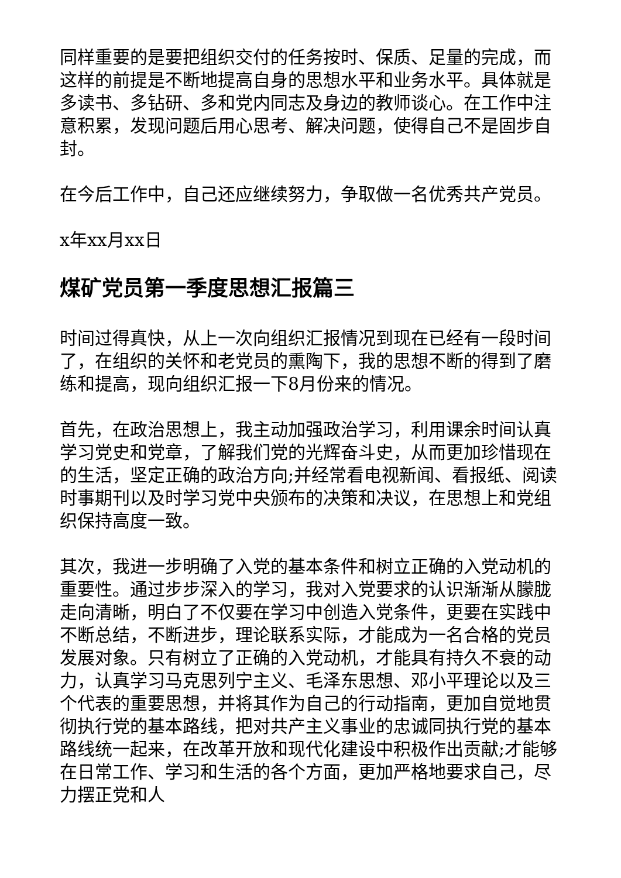同样重要的是要把组织交付的任务按时、保质、足量的完成，而这样的前提是不断地提高自身的思想水平和业务水平。具体就是多读书、多钻研、多和党内同志及身边的教师谈心。在工作中注意积累，发现问题后用心思考、解决问题，使得自己不是固步自封。
在今后工作中，自己还应继续努力，争取做一名优秀共产党员。
x年xx月xx日
煤矿党员第一季度思想汇报篇三
时间过得真快，从上一次向组织汇报情况到现在已经有一段时间了，在组织的关怀和老党员的熏陶下，我的思想不断的得到了磨练和提高，现向组织汇报一下8月份来的情况。
首先，在政治思想上，我主动加强政治学习，利用课余时间认真学习党史和党章，了解我们党的光辉奋斗史，从而更加珍惜现在的生活，坚定正确的政治方向;并经常看电视新闻、看报纸、阅读时事期刊以及时学习党中央颁布的决策和决议，在思想上和党组织保持高度一致。
其次，我进一步明确了入党的基本条件和树立正确的入党动机的重要性。通过步步深入的学习，我对入党要求的认识渐渐从朦胧走向清晰，明白了不仅要在学习中创造入党条件，更要在实践中不断总结，不断进步，理论联系实际，才能成为一名合格的党员发展对象。只有树立了正确的入党动机，才能具有持久不衰的动力，认真学习马克思列宁主义、毛泽东思想、邓小平理论以及三个代表的重要思想，并将其作为自己的行动指南，更加自觉地贯彻执行党的基本路线，把对共产主义事业的忠诚同执行党的基本路线统一起来，在改革开放和现代化建设中积极作出贡献;才能够在日常工作、学习和生活的各个方面，更加严格地要求自己，尽力摆正党和人